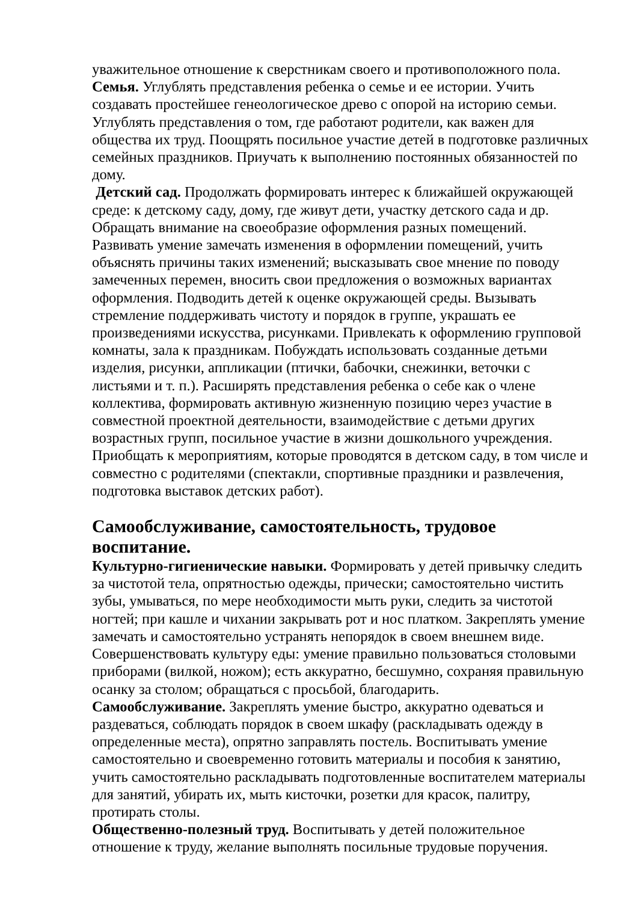уважительное отношение к сверстникам своего и противоположного пола.
Семья. Углублять представления ребенка о семье и ее истории. Учить создавать простейшее генеологическое древо с опорой на историю семьи. Углублять представления о том, где работают родители, как важен для общества их труд. Поощрять посильное участие детей в подготовке различных семейных праздников. Приучать к выполнению постоянных обязанностей по дому.
Детский сад. Продолжать формировать интерес к ближайшей окружающей среде: к детскому саду, дому, где живут дети, участку детского сада и др. Обращать внимание на своеобразие оформления разных помещений. Развивать умение замечать изменения в оформлении помещений, учить объяснять причины таких изменений; высказывать свое мнение по поводу замеченных перемен, вносить свои предложения о возможных вариантах оформления. Подводить детей к оценке окружающей среды. Вызывать стремление поддерживать чистоту и порядок в группе, украшать ее произведениями искусства, рисунками. Привлекать к оформлению групповой комнаты, зала к праздникам. Побуждать использовать созданные детьми изделия, рисунки, аппликации (птички, бабочки, снежинки, веточки с листьями и т. п.). Расширять представления ребенка о себе как о члене коллектива, формировать активную жизненную позицию через участие в совместной проектной деятельности, взаимодействие с детьми других возрастных групп, посильное участие в жизни дошкольного учреждения. Приобщать к мероприятиям, которые проводятся в детском саду, в том числе и совместно с родителями (спектакли, спортивные праздники и развлечения, подготовка выставок детских работ).
Самообслуживание, самостоятельность, трудовое воспитание.
Культурно-гигиенические навыки. Формировать у детей привычку следить за чистотой тела, опрятностью одежды, прически; самостоятельно чистить зубы, умываться, по мере необходимости мыть руки, следить за чистотой ногтей; при кашле и чихании закрывать рот и нос платком. Закреплять умение замечать и самостоятельно устранять непорядок в своем внешнем виде. Совершенствовать культуру еды: умение правильно пользоваться столовыми приборами (вилкой, ножом); есть аккуратно, бесшумно, сохраняя правильную осанку за столом; обращаться с просьбой, благодарить.
Самообслуживание. Закреплять умение быстро, аккуратно одеваться и раздеваться, соблюдать порядок в своем шкафу (раскладывать одежду в определенные места), опрятно заправлять постель. Воспитывать умение самостоятельно и своевременно готовить материалы и пособия к занятию, учить самостоятельно раскладывать подготовленные воспитателем материалы для занятий, убирать их, мыть кисточки, розетки для красок, палитру, протирать столы.
Общественно-полезный труд. Воспитывать у детей положительное отношение к труду, желание выполнять посильные трудовые поручения.